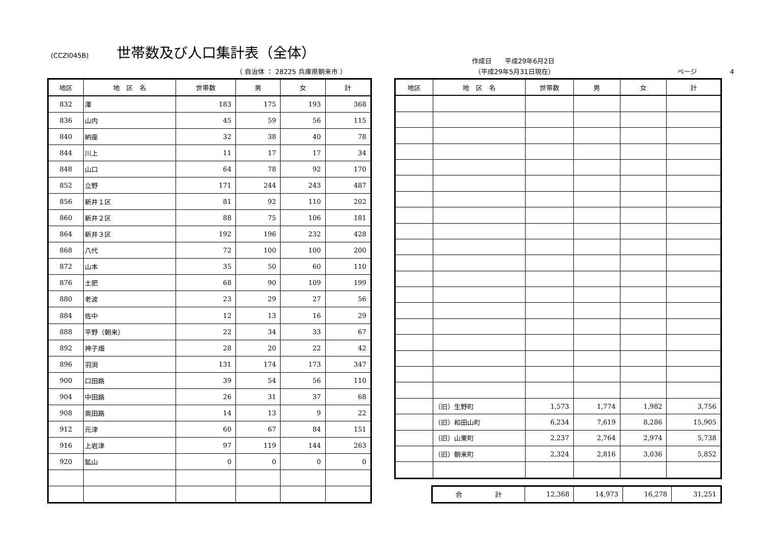(CCZI045B)
世帯数及び人口集計表（全体）
作成日　　平成29年6月2日
（ 自治体 ： 28225 兵庫県朝来市 ）
（平成29年5月31日現在）
ページ　　　　　4
| 地区 | 地 区 名 | 世帯数 | 男 | 女 | 計 |
| --- | --- | --- | --- | --- | --- |
| 832 | 澤 | 183 | 175 | 193 | 368 |
| 836 | 山内 | 45 | 59 | 56 | 115 |
| 840 | 納座 | 32 | 38 | 40 | 78 |
| 844 | 川上 | 11 | 17 | 17 | 34 |
| 848 | 山口 | 64 | 78 | 92 | 170 |
| 852 | 立野 | 171 | 244 | 243 | 487 |
| 856 | 新井１区 | 81 | 92 | 110 | 202 |
| 860 | 新井２区 | 88 | 75 | 106 | 181 |
| 864 | 新井３区 | 192 | 196 | 232 | 428 |
| 868 | 八代 | 72 | 100 | 100 | 200 |
| 872 | 山本 | 35 | 50 | 60 | 110 |
| 876 | 土肥 | 68 | 90 | 109 | 199 |
| 880 | 老波 | 23 | 29 | 27 | 56 |
| 884 | 佐中 | 12 | 13 | 16 | 29 |
| 888 | 平野（朝来） | 22 | 34 | 33 | 67 |
| 892 | 神子畑 | 28 | 20 | 22 | 42 |
| 896 | 羽渕 | 131 | 174 | 173 | 347 |
| 900 | 口田路 | 39 | 54 | 56 | 110 |
| 904 | 中田路 | 26 | 31 | 37 | 68 |
| 908 | 奥田路 | 14 | 13 | 9 | 22 |
| 912 | 元津 | 60 | 67 | 84 | 151 |
| 916 | 上岩津 | 97 | 119 | 144 | 263 |
| 920 | 鉱山 | 0 | 0 | 0 | 0 |
| 地区 | 地 区 名 | 世帯数 | 男 | 女 | 計 |
| --- | --- | --- | --- | --- | --- |
| | （旧）生野町 | 1,573 | 1,774 | 1,982 | 3,756 |
| | （旧）和田山町 | 6,234 | 7,619 | 8,286 | 15,905 |
| | （旧）山東町 | 2,237 | 2,764 | 2,974 | 5,738 |
| | （旧）朝来町 | 2,324 | 2,816 | 3,036 | 5,852 |
| 合 計 | 12,368 | 14,973 | 16,278 | 31,251 |